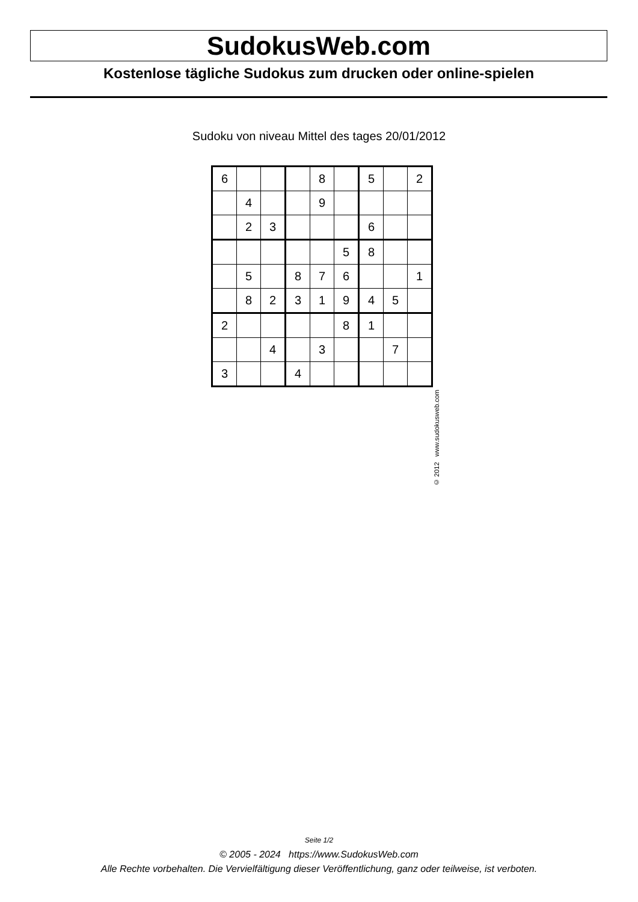SudokusWeb.com
Kostenlose tägliche Sudokus zum drucken oder online-spielen
Sudoku von niveau Mittel des tages 20/01/2012
| 6 | | | | 8 | | 5 | | 2 |
| | 4 | | | 9 | | | | |
| | 2 | 3 | | | | 6 | | |
| | | | | | 5 | 8 | | |
| | 5 | | 8 | 7 | 6 | | | 1 |
| | 8 | 2 | 3 | 1 | 9 | 4 | 5 | |
| 2 | | | | | 8 | 1 | | |
| | | 4 | | 3 | | | 7 | |
| 3 | | | 4 | | | | | |
© 2012 www.sudokusweb.com
Seite 1/2
© 2005 - 2024 https://www.SudokusWeb.com
Alle Rechte vorbehalten. Die Vervielfältigung dieser Veröffentlichung, ganz oder teilweise, ist verboten.